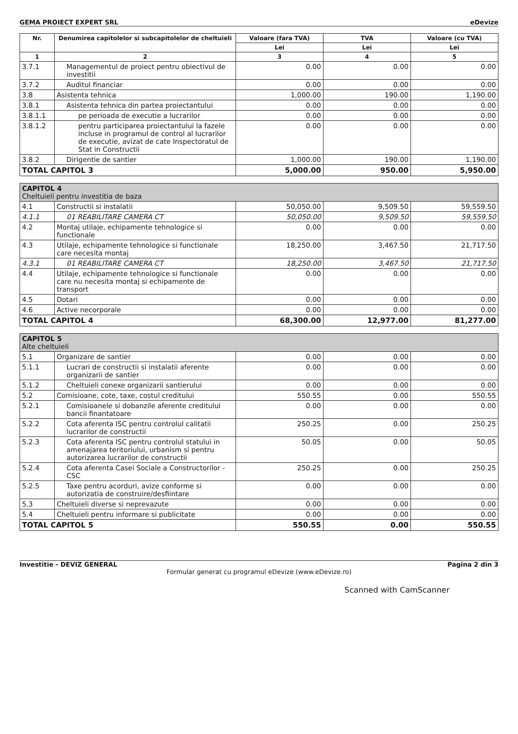GEMA PROIECT EXPERT SRL eDevize
| Nr. | Denumirea capitolelor si subcapitolelor de cheltuieli | Valoare (fara TVA) | TVA | Valoare (cu TVA) |
| --- | --- | --- | --- | --- |
| | | Lei | Lei | Lei |
| 1 | 2 | 3 | 4 | 5 |
| 3.7.1 | Managementul de proiect pentru obiectivul de investitii | 0.00 | 0.00 | 0.00 |
| 3.7.2 | Auditul financiar | 0.00 | 0.00 | 0.00 |
| 3.8 | Asistenta tehnica | 1,000.00 | 190.00 | 1,190.00 |
| 3.8.1 | Asistenta tehnica din partea proiectantului | 0.00 | 0.00 | 0.00 |
| 3.8.1.1 | pe perioada de executie a lucrarilor | 0.00 | 0.00 | 0.00 |
| 3.8.1.2 | pentru participarea proiectantului la fazele incluse in programul de control al lucrarilor de executie, avizat de cate Inspectoratul de Stat in Constructii | 0.00 | 0.00 | 0.00 |
| 3.8.2 | Dirigentie de santier | 1,000.00 | 190.00 | 1,190.00 |
| TOTAL CAPITOL 3 | | 5,000.00 | 950.00 | 5,950.00 |
| CAPITOL 4 Cheltuieli pentru investitia de baza | | | | |
| 4.1 | Constructii si instalatii | 50,050.00 | 9,509.50 | 59,559.50 |
| 4.1.1 | 01 REABILITARE CAMERA CT | 50,050.00 | 9,509.50 | 59,559.50 |
| 4.2 | Montaj utilaje, echipamente tehnologice si functionale | 0.00 | 0.00 | 0.00 |
| 4.3 | Utilaje, echipamente tehnologice si functionale care necesita montaj | 18,250.00 | 3,467.50 | 21,717.50 |
| 4.3.1 | 01 REABILITARE CAMERA CT | 18,250.00 | 3,467.50 | 21,717.50 |
| 4.4 | Utilaje, echipamente tehnologice si functionale care nu necesita montaj si echipamente de transport | 0.00 | 0.00 | 0.00 |
| 4.5 | Dotari | 0.00 | 0.00 | 0.00 |
| 4.6 | Active necorporale | 0.00 | 0.00 | 0.00 |
| TOTAL CAPITOL 4 | | 68,300.00 | 12,977.00 | 81,277.00 |
| CAPITOL 5 Alte cheltuieli | | | | |
| 5.1 | Organizare de santier | 0.00 | 0.00 | 0.00 |
| 5.1.1 | Lucrari de constructii si instalatii aferente organizarii de santier | 0.00 | 0.00 | 0.00 |
| 5.1.2 | Cheltuieli conexe organizarii santierului | 0.00 | 0.00 | 0.00 |
| 5.2 | Comisioane, cote, taxe, costul creditului | 550.55 | 0.00 | 550.55 |
| 5.2.1 | Comisioanele si dobanzile aferente creditului bancii finantatoare | 0.00 | 0.00 | 0.00 |
| 5.2.2 | Cota aferenta ISC pentru controlul calitatii lucrarilor de constructii | 250.25 | 0.00 | 250.25 |
| 5.2.3 | Cota aferenta ISC pentru controlul statului in amenajarea teritoriului, urbanism si pentru autorizarea lucrarilor de constructii | 50.05 | 0.00 | 50.05 |
| 5.2.4 | Cota aferenta Casei Sociale a Constructorilor - CSC | 250.25 | 0.00 | 250.25 |
| 5.2.5 | Taxe pentru acorduri, avize conforme si autorizatia de construire/desfiintare | 0.00 | 0.00 | 0.00 |
| 5.3 | Cheltuieli diverse si neprevazute | 0.00 | 0.00 | 0.00 |
| 5.4 | Cheltuieli pentru informare si publicitate | 0.00 | 0.00 | 0.00 |
| TOTAL CAPITOL 5 | | 550.55 | 0.00 | 550.55 |
Investitie - DEVIZ GENERAL Pagina 2 din 3
Formular generat cu programul eDevize (www.eDevize.ro)
Scanned with CamScanner